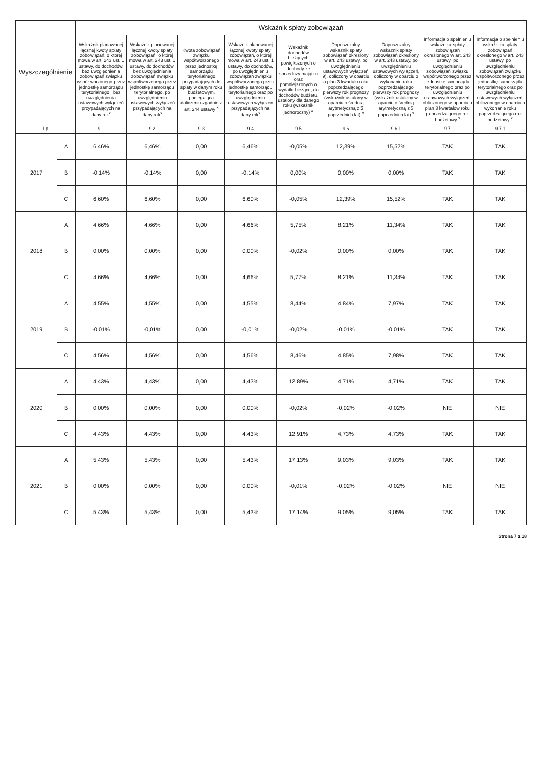| Wyszczególnienie | | Wskaźnik spłaty zobowiązań | | | | | | | | |
| --- | --- | --- | --- | --- | --- | --- | --- | --- | --- | --- |
| | | Wskaźnik planowanej łącznej kwoty spłaty zobowiązań, o której mowa w art. 243 ust. 1 ustawy, do dochodów, bez uwzględnienia zobowiązań związku współtworzonego przez jednostkę samorządu terytorialnego i bez uwzględnienia ustawowych wyłączeń przypadających na dany rok<sup>x</sup> | Wskaźnik planowanej łącznej kwoty spłaty zobowiązań, o której mowa w art. 243 ust. 1 ustawy, do dochodów, bez uwzględnienia zobowiązań związku współtworzonego przez jednostkę samorządu terytorialnego, po uwzględnieniu ustawowych wyłączeń przypadających na dany rok<sup>x</sup> | Kwota zobowiązań związku współtworzonego przez jednostkę samorządu terytorialnego przypadających do spłaty w danym roku budżetowym, podlegająca doliczeniu zgodnie z art. 244 ustawy <sup>x</sup> | Wskaźnik planowanej łącznej kwoty spłaty zobowiązań, o której mowa w art. 243 ust. 1 ustawy, do dochodów, po uwzględnieniu zobowiązań związku współtworzonego przez jednostkę samorządu terytorialnego oraz po uwzględnieniu ustawowych wyłączeń przypadających na dany rok<sup>x</sup> | Wskaźnik dochodów bieżących powiększonych o dochody ze sprzedaży majątku oraz pomniejszonych o wydatki bieżące, do dochodów budżetu, ustalony dla danego roku (wskaźnik jednoroczny) <sup>x</sup> | Dopuszczalny wskaźnik spłaty zobowiązań określony w art. 243 ustawy, po uwzględnieniu ustawowych wyłączeń 9), obliczony w oparciu o plan 3 kwartału roku poprzedzającego pierwszy rok prognozy (wskaźnik ustalony w oparciu o średnią arytmetyczną z 3 poprzednich lat) <sup>x</sup> | Dopuszczalny wskaźnik spłaty zobowiązań określony w art. 243 ustawy, po uwzględnieniu ustawowych wyłączeń, obliczony w oparciu o wykonanie roku poprzedzającego pierwszy rok prognozy (wskaźnik ustalony w oparciu o średnią arytmetyczną z 3 poprzednich lat) <sup>x</sup> | Informacja o spełnieniu wskaźnika spłaty zobowiązań określonego w art. 243 ustawy, po uwzględnieniu zobowiązań związku współtworzonego przez jednostkę samorządu terytorialnego oraz po uwzględnieniu ustawowych wyłączeń, obliczonego w oparciu o plan 3 kwartałów roku poprzedzającego rok budżetowy <sup>x</sup> | Informacja o spełnieniu wskaźnika spłaty zobowiązań określonego w art. 243 ustawy, po uwzględnieniu zobowiązań związku współtworzonego przez jednostkę samorządu terytorialnego oraz po uwzględnieniu ustawowych wyłączeń, obliczonego w oparciu o wykonanie roku poprzedzającego rok budżetowy <sup>x</sup> |
| Lp | | 9.1 | 9.2 | 9.3 | 9.4 | 9.5 | 9.6 | 9.6.1 | 9.7 | 9.7.1 |
| 2017 | A | 6,46% | 6,46% | 0,00 | 6,46% | -0,05% | 12,39% | 15,52% | TAK | TAK |
| | B | -0,14% | -0,14% | 0,00 | -0,14% | 0,00% | 0,00% | 0,00% | TAK | TAK |
| | C | 6,60% | 6,60% | 0,00 | 6,60% | -0,05% | 12,39% | 15,52% | TAK | TAK |
| 2018 | A | 4,66% | 4,66% | 0,00 | 4,66% | 5,75% | 8,21% | 11,34% | TAK | TAK |
| | B | 0,00% | 0,00% | 0,00 | 0,00% | -0,02% | 0,00% | 0,00% | TAK | TAK |
| | C | 4,66% | 4,66% | 0,00 | 4,66% | 5,77% | 8,21% | 11,34% | TAK | TAK |
| 2019 | A | 4,55% | 4,55% | 0,00 | 4,55% | 8,44% | 4,84% | 7,97% | TAK | TAK |
| | B | -0,01% | -0,01% | 0,00 | -0,01% | -0,02% | -0,01% | -0,01% | TAK | TAK |
| | C | 4,56% | 4,56% | 0,00 | 4,56% | 8,46% | 4,85% | 7,98% | TAK | TAK |
| 2020 | A | 4,43% | 4,43% | 0,00 | 4,43% | 12,89% | 4,71% | 4,71% | TAK | TAK |
| | B | 0,00% | 0,00% | 0,00 | 0,00% | -0,02% | -0,02% | -0,02% | NIE | NIE |
| | C | 4,43% | 4,43% | 0,00 | 4,43% | 12,91% | 4,73% | 4,73% | TAK | TAK |
| 2021 | A | 5,43% | 5,43% | 0,00 | 5,43% | 17,13% | 9,03% | 9,03% | TAK | TAK |
| | B | 0,00% | 0,00% | 0,00 | 0,00% | -0,01% | -0,02% | -0,02% | NIE | NIE |
| | C | 5,43% | 5,43% | 0,00 | 5,43% | 17,14% | 9,05% | 9,05% | TAK | TAK |
Strona 7 z 18